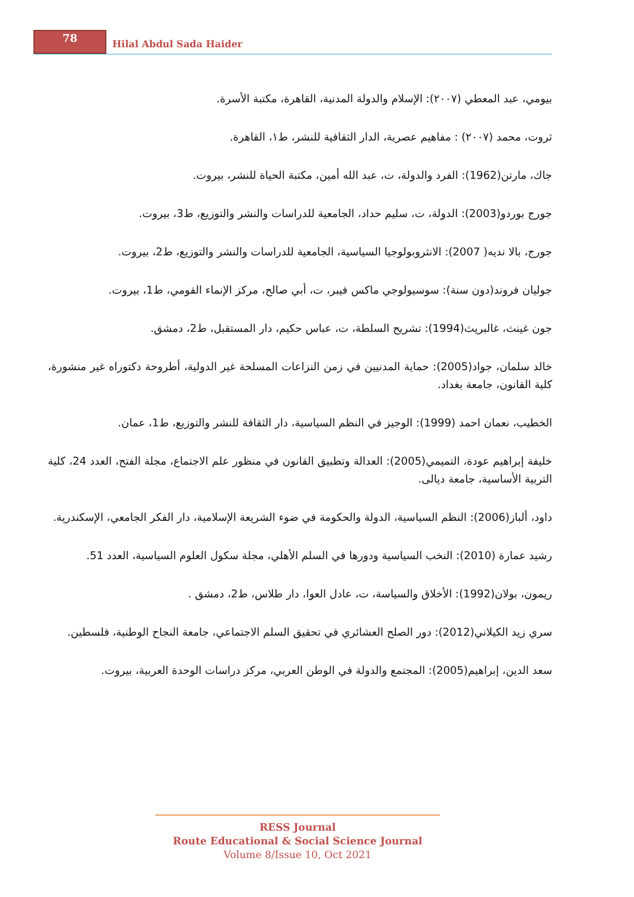78
Hilal Abdul Sada Haider
بيومي، عبد المعطي (٢٠٠٧): الإسلام والدولة المدنية، القاهرة، مكتبة الأسرة.
ثروت، محمد (٢٠٠٧) : مفاهيم عصرية، الدار الثقافية للنشر، ط١، القاهرة.
جاك، مارتن(1962): الفرد والدولة، ت، عبد الله أمين، مكتبة الحياة للنشر، بيروت.
جورج بوردو(2003): الدولة، ت، سليم حداد، الجامعية للدراسات والنشر والتوزيع، ط3، بيروت.
جورج، بالا نديه( 2007): الانثروبولوجيا السياسية، الجامعية للدراسات والنشر والتوزيع، ط2، بيروت.
جوليان فروند(دون سنة): سوسيولوجي ماكس فيبر، ت، أبي صالح، مركز الإنماء القومي، ط1، بيروت.
جون غينث، غالبريث(1994): تشريح السلطة، ت، عباس حكيم، دار المستقبل، ط2، دمشق.
خالد سلمان، جواد(2005): حماية المدنيين في زمن النزاعات المسلحة غير الدولية، أطروحة دكتوراه غير منشورة، كلية القانون، جامعة بغداد.
الخطيب، نعمان احمد (1999): الوجيز في النظم السياسية، دار الثقافة للنشر والتوزيع، ط1، عمان.
خليفة إبراهيم عودة، التميمي(2005): العدالة وتطبيق القانون في منظور علم الاجتماع، مجلة الفتح، العدد 24، كلية التربية الأساسية، جامعة ديالى.
داود، ألباز(2006): النظم السياسية، الدولة والحكومة في ضوء الشريعة الإسلامية، دار الفكر الجامعي، الإسكندرية.
رشيد عمارة (2010): النخب السياسية ودورها في السلم الأهلي، مجلة سكول العلوم السياسية، العدد 51.
ريمون، بولان(1992): الأخلاق والسياسة، ت، عادل العوا، دار طلاس، ط2، دمشق .
سري زيد الكيلاني(2012): دور الصلح العشائري في تحقيق السلم الاجتماعي، جامعة النجاح الوطنية، فلسطين.
سعد الدين، إبراهيم(2005): المجتمع والدولة في الوطن العربي، مركز دراسات الوحدة العربية، بيروت.
RESS Journal
Route Educational & Social Science Journal
Volume 8/Issue 10, Oct 2021